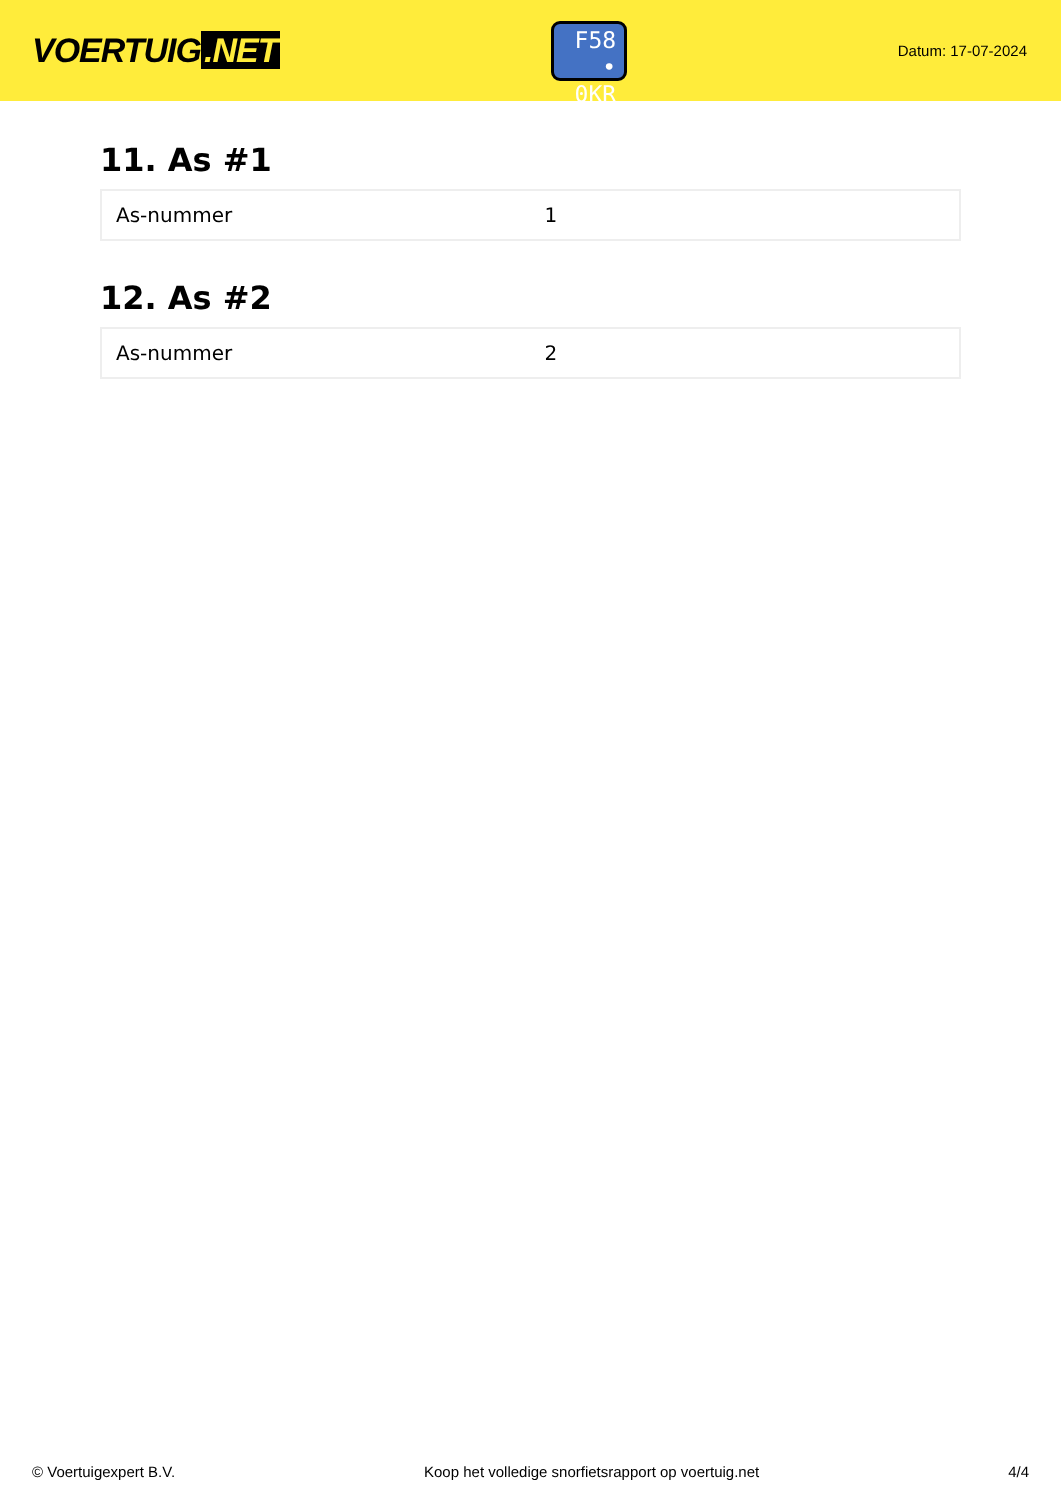VOERTUIG.NET
F58
• 0KR
Datum: 17-07-2024
11. As #1
| As-nummer | 1 |
12. As #2
| As-nummer | 2 |
© Voertuigexpert B.V. Koop het volledige snorfietsrapport op voertuig.net 4/4